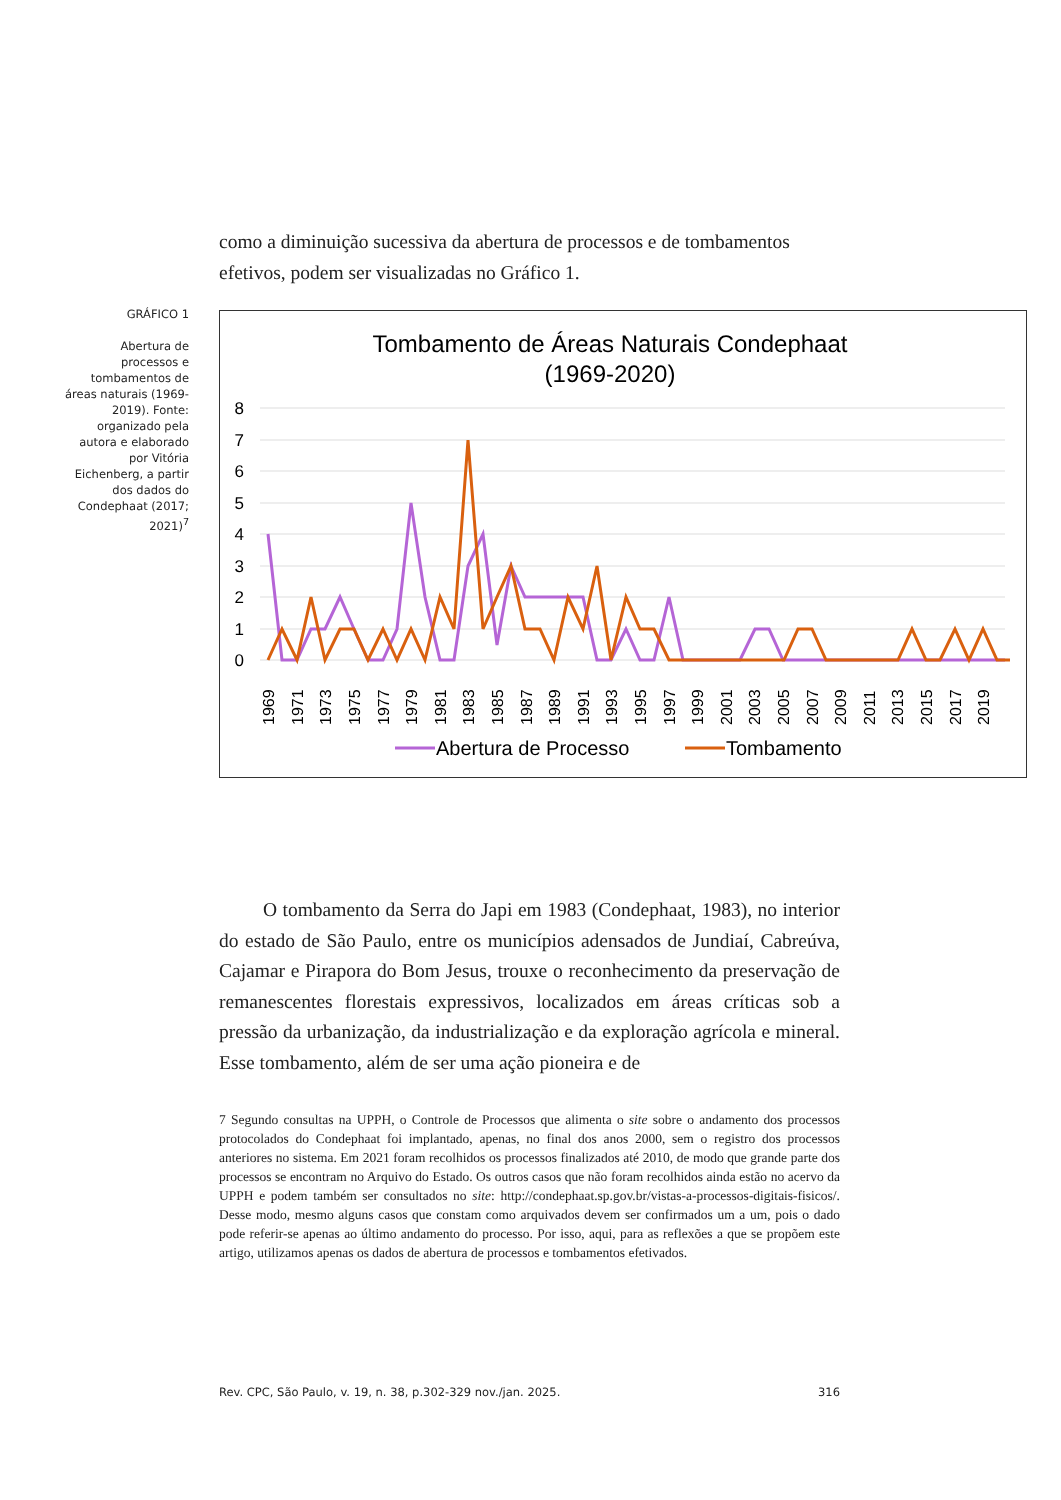como a diminuição sucessiva da abertura de processos e de tombamentos efetivos, podem ser visualizadas no Gráfico 1.
GRÁFICO 1
Abertura de processos e tombamentos de áreas naturais (1969-2019). Fonte: organizado pela autora e elaborado por Vitória Eichenberg, a partir dos dados do Condephaat (2017; 2021)<sup>7</sup>
Tombamento de Áreas Naturais Condephaat
(1969-2020)
8
7
6
5
4
3
2
1
0
1969
1971
1973
1975
1977
1979
1981
1983
1985
1987
1989
1991
1993
1995
1997
1999
2001
2003
2005
2007
2009
2011
2013
2015
2017
2019
Abertura de Processo
Tombamento
O tombamento da Serra do Japi em 1983 (Condephaat, 1983), no interior do estado de São Paulo, entre os municípios adensados de Jundiaí, Cabreúva, Cajamar e Pirapora do Bom Jesus, trouxe o reconhecimento da preservação de remanescentes florestais expressivos, localizados em áreas críticas sob a pressão da urbanização, da industrialização e da exploração agrícola e mineral. Esse tombamento, além de ser uma ação pioneira e de
7 Segundo consultas na UPPH, o Controle de Processos que alimenta o site sobre o andamento dos processos protocolados do Condephaat foi implantado, apenas, no final dos anos 2000, sem o registro dos processos anteriores no sistema. Em 2021 foram recolhidos os processos finalizados até 2010, de modo que grande parte dos processos se encontram no Arquivo do Estado. Os outros casos que não foram recolhidos ainda estão no acervo da UPPH e podem também ser consultados no site: http://condephaat.sp.gov.br/vistas-a-processos-digitais-fisicos/. Desse modo, mesmo alguns casos que constam como arquivados devem ser confirmados um a um, pois o dado pode referir-se apenas ao último andamento do processo. Por isso, aqui, para as reflexões a que se propõem este artigo, utilizamos apenas os dados de abertura de processos e tombamentos efetivados.
Rev. CPC, São Paulo, v. 19, n. 38, p.302-329 nov./jan. 2025. 316